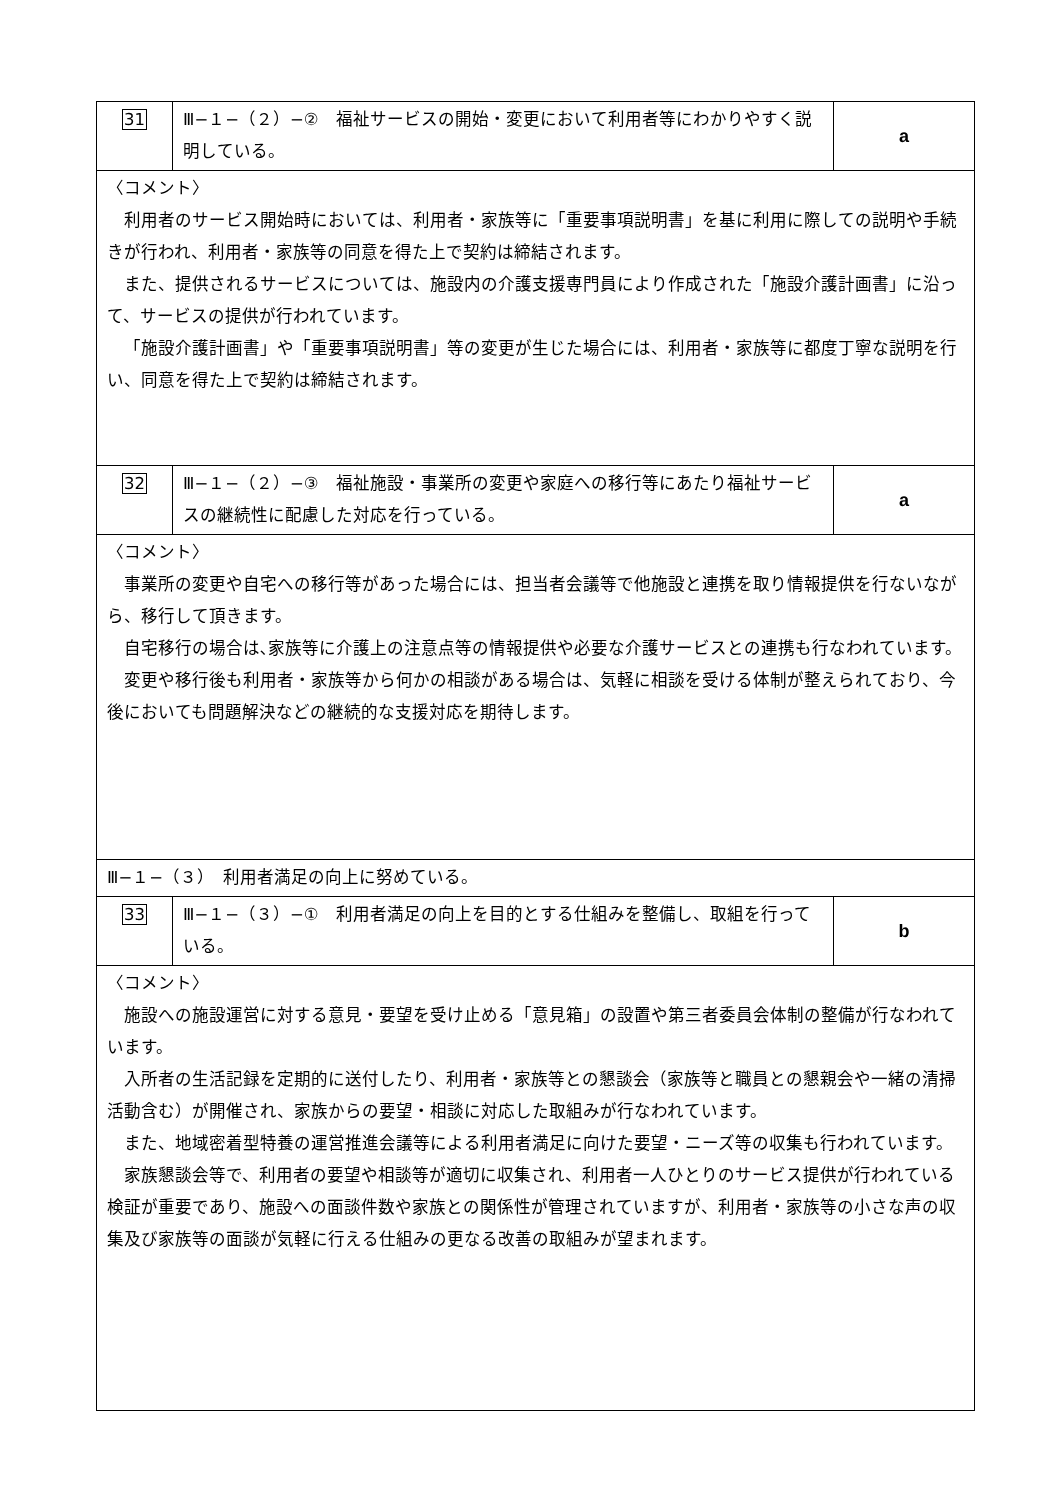| 31 | Ⅲ−１−（２）−② 福祉サービスの開始・変更において利用者等にわかりやすく説明している。 | a |
| 〈コメント〉 利用者のサービス開始時においては、利用者・家族等に「重要事項説明書」を基に利用に際しての説明や手続きが行われ、利用者・家族等の同意を得た上で契約は締結されます。 また、提供されるサービスについては、施設内の介護支援専門員により作成された「施設介護計画書」に沿って、サービスの提供が行われています。 「施設介護計画書」や「重要事項説明書」等の変更が生じた場合には、利用者・家族等に都度丁寧な説明を行い、同意を得た上で契約は締結されます。 | | |
| 32 | Ⅲ−１−（２）−③ 福祉施設・事業所の変更や家庭への移行等にあたり福祉サービスの継続性に配慮した対応を行っている。 | a |
| 〈コメント〉 事業所の変更や自宅への移行等があった場合には、担当者会議等で他施設と連携を取り情報提供を行ないながら、移行して頂きます。 自宅移行の場合は､家族等に介護上の注意点等の情報提供や必要な介護サービスとの連携も行なわれています。 変更や移行後も利用者・家族等から何かの相談がある場合は、気軽に相談を受ける体制が整えられており、今後においても問題解決などの継続的な支援対応を期待します。 | | |
| Ⅲ−１−（３） 利用者満足の向上に努めている。 | | |
| 33 | Ⅲ−１−（３）−① 利用者満足の向上を目的とする仕組みを整備し、取組を行っている。 | b |
| 〈コメント〉 施設への施設運営に対する意見・要望を受け止める「意見箱」の設置や第三者委員会体制の整備が行なわれています。 入所者の生活記録を定期的に送付したり、利用者・家族等との懇談会（家族等と職員との懇親会や一緒の清掃活動含む）が開催され、家族からの要望・相談に対応した取組みが行なわれています。 また、地域密着型特養の運営推進会議等による利用者満足に向けた要望・ニーズ等の収集も行われています。 家族懇談会等で、利用者の要望や相談等が適切に収集され、利用者一人ひとりのサービス提供が行われている検証が重要であり、施設への面談件数や家族との関係性が管理されていますが、利用者・家族等の小さな声の収集及び家族等の面談が気軽に行える仕組みの更なる改善の取組みが望まれます。 | | |